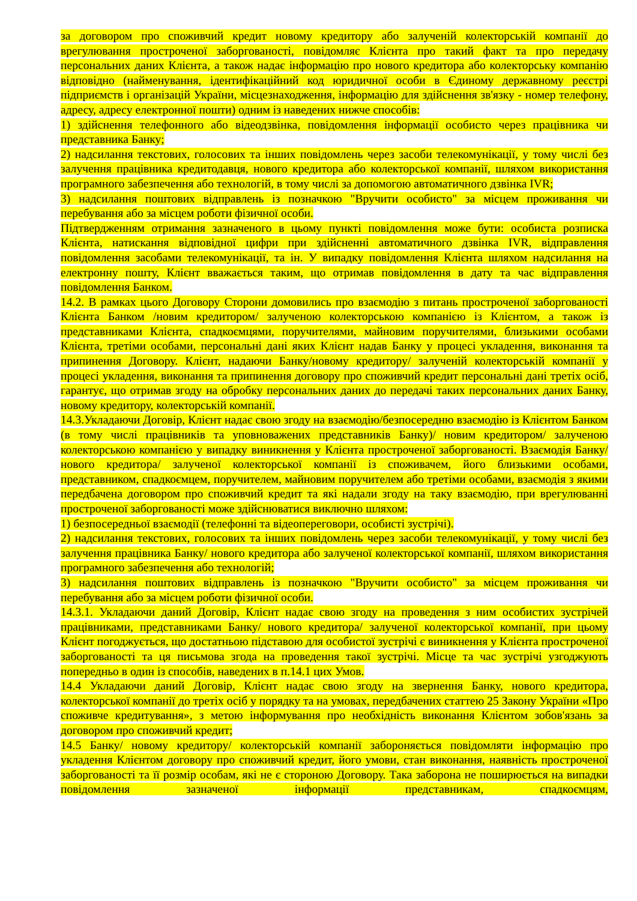за договором про споживчий кредит новому кредитору або залученій колекторській компанії до врегулювання простроченої заборгованості, повідомляє Клієнта про такий факт та про передачу персональних даних Клієнта, а також надає інформацію про нового кредитора або колекторську компанію відповідно (найменування, ідентифікаційний код юридичної особи в Єдиному державному реєстрі підприємств і організацій України, місцезнаходження, інформацію для здійснення зв'язку - номер телефону, адресу, адресу електронної пошти) одним із наведених нижче способів:
1) здійснення телефонного або відеодзвінка, повідомлення інформації особисто через працівника чи представника Банку;
2) надсилання текстових, голосових та інших повідомлень через засоби телекомунікації, у тому числі без залучення працівника кредитодавця, нового кредитора або колекторської компанії, шляхом використання програмного забезпечення або технологій, в тому числі за допомогою автоматичного дзвінка IVR;
3) надсилання поштових відправлень із позначкою "Вручити особисто" за місцем проживання чи перебування або за місцем роботи фізичної особи.
Підтвердженням отримання зазначеного в цьому пункті повідомлення може бути: особиста розписка Клієнта, натискання відповідної цифри при здійсненні автоматичного дзвінка IVR, відправлення повідомлення засобами телекомунікації, та ін. У випадку повідомлення Клієнта шляхом надсилання на електронну пошту, Клієнт вважається таким, що отримав повідомлення в дату та час відправлення повідомлення Банком.
14.2. В рамках цього Договору Сторони домовились про взаємодію з питань простроченої заборгованості Клієнта Банком /новим кредитором/ залученою колекторською компанією із Клієнтом, а також із представниками Клієнта, спадкоємцями, поручителями, майновим поручителями, близькими особами Клієнта, третіми особами, персональні дані яких Клієнт надав Банку у процесі укладення, виконання та припинення Договору. Клієнт, надаючи Банку/новому кредитору/ залученій колекторській компанії у процесі укладення, виконання та припинення договору про споживчий кредит персональні дані третіх осіб, гарантує, що отримав згоду на обробку персональних даних до передачі таких персональних даних Банку, новому кредитору, колекторській компанії.
14.3.Укладаючи Договір, Клієнт надає свою згоду на взаємодію/безпосередню взаємодію із Клієнтом Банком (в тому числі працівників та уповноважених представників Банку)/ новим кредитором/ залученою колекторською компанією у випадку виникнення у Клієнта простроченої заборгованості. Взаємодія Банку/ нового кредитора/ залученої колекторської компанії із споживачем, його близькими особами, представником, спадкоємцем, поручителем, майновим поручителем або третіми особами, взаємодія з якими передбачена договором про споживчий кредит та які надали згоду на таку взаємодію, при врегулюванні простроченої заборгованості може здійснюватися виключно шляхом:
1) безпосередньої взаємодії (телефонні та відеопереговори, особисті зустрічі).
2) надсилання текстових, голосових та інших повідомлень через засоби телекомунікації, у тому числі без залучення працівника Банку/ нового кредитора або залученої колекторської компанії, шляхом використання програмного забезпечення або технологій;
3) надсилання поштових відправлень із позначкою "Вручити особисто" за місцем проживання чи перебування або за місцем роботи фізичної особи.
14.3.1. Укладаючи даний Договір, Клієнт надає свою згоду на проведення з ним особистих зустрічей працівниками, представниками Банку/ нового кредитора/ залученої колекторської компанії, при цьому Клієнт погоджується, що достатньою підставою для особистої зустрічі є виникнення у Клієнта простроченої заборгованості та ця письмова згода на проведення такої зустрічі. Місце та час зустрічі узгоджують попередньо в один із способів, наведених в п.14.1 цих Умов.
14.4 Укладаючи даний Договір, Клієнт надає свою згоду на звернення Банку, нового кредитора, колекторської компанії до третіх осіб у порядку та на умовах, передбачених статтею 25 Закону України «Про споживче кредитування», з метою інформування про необхідність виконання Клієнтом зобов'язань за договором про споживчий кредит;
14.5 Банку/ новому кредитору/ колекторській компанії забороняється повідомляти інформацію про укладення Клієнтом договору про споживчий кредит, його умови, стан виконання, наявність простроченої заборгованості та її розмір особам, які не є стороною Договору. Така заборона не поширюється на випадки повідомлення зазначеної інформації представникам, спадкоємцям,